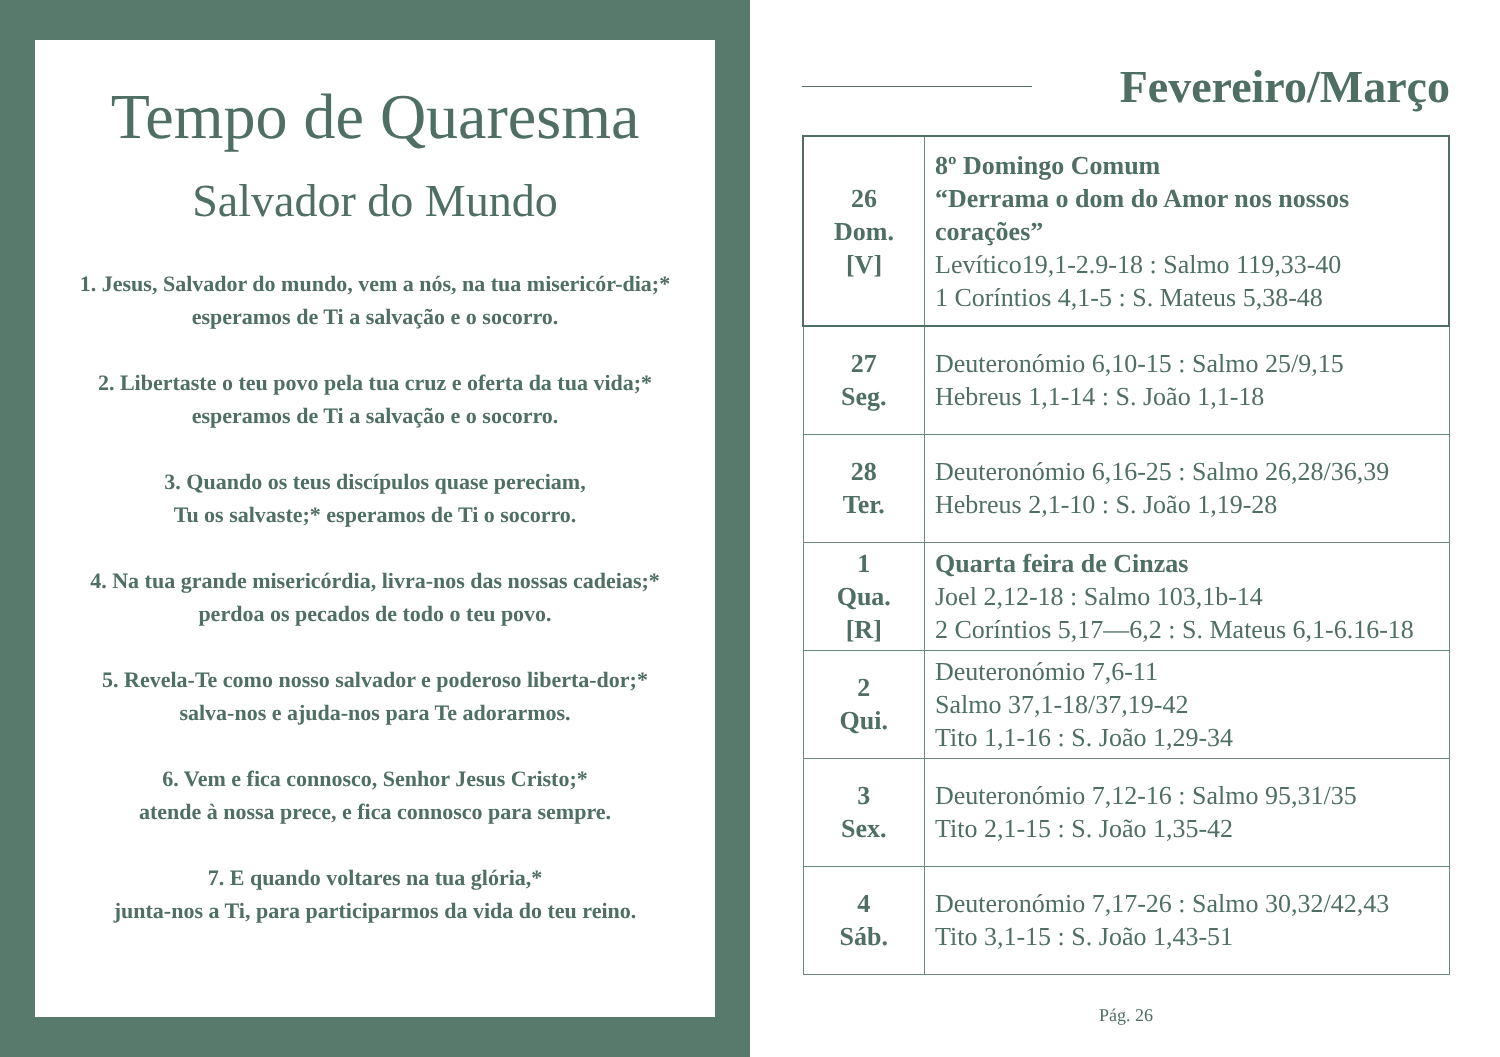Tempo de Quaresma
Salvador do Mundo
1. Jesus, Salvador do mundo, vem a nós, na tua misericór-dia;* esperamos de Ti a salvação e o socorro.
2. Libertaste o teu povo pela tua cruz e oferta da tua vida;* esperamos de Ti a salvação e o socorro.
3. Quando os teus discípulos quase pereciam,
Tu os salvaste;* esperamos de Ti o socorro.
4. Na tua grande misericórdia, livra-nos das nossas cadeias;* perdoa os pecados de todo o teu povo.
5. Revela-Te como nosso salvador e poderoso liberta-dor;* salva-nos e ajuda-nos para Te adorarmos.
6. Vem e fica connosco, Senhor Jesus Cristo;*
atende à nossa prece, e fica connosco para sempre.
7. E quando voltares na tua glória,*
junta-nos a Ti, para participarmos da vida do teu reino.
Fevereiro/Março
| 26 Dom. [V] | 8º Domingo Comum “Derrama o dom do Amor nos nossos corações” Levítico19,1-2.9-18 : Salmo 119,33-40 1 Coríntios 4,1-5 : S. Mateus 5,38-48 |
| 27 Seg. | Deuteronómio 6,10-15 : Salmo 25/9,15 Hebreus 1,1-14 : S. João 1,1-18 |
| 28 Ter. | Deuteronómio 6,16-25 : Salmo 26,28/36,39 Hebreus 2,1-10 : S. João 1,19-28 |
| 1 Qua. [R] | Quarta feira de Cinzas Joel 2,12-18 : Salmo 103,1b-14 2 Coríntios 5,17—6,2 : S. Mateus 6,1-6.16-18 |
| 2 Qui. | Deuteronómio 7,6-11 Salmo 37,1-18/37,19-42 Tito 1,1-16 : S. João 1,29-34 |
| 3 Sex. | Deuteronómio 7,12-16 : Salmo 95,31/35 Tito 2,1-15 : S. João 1,35-42 |
| 4 Sáb. | Deuteronómio 7,17-26 : Salmo 30,32/42,43 Tito 3,1-15 : S. João 1,43-51 |
Pág. 26